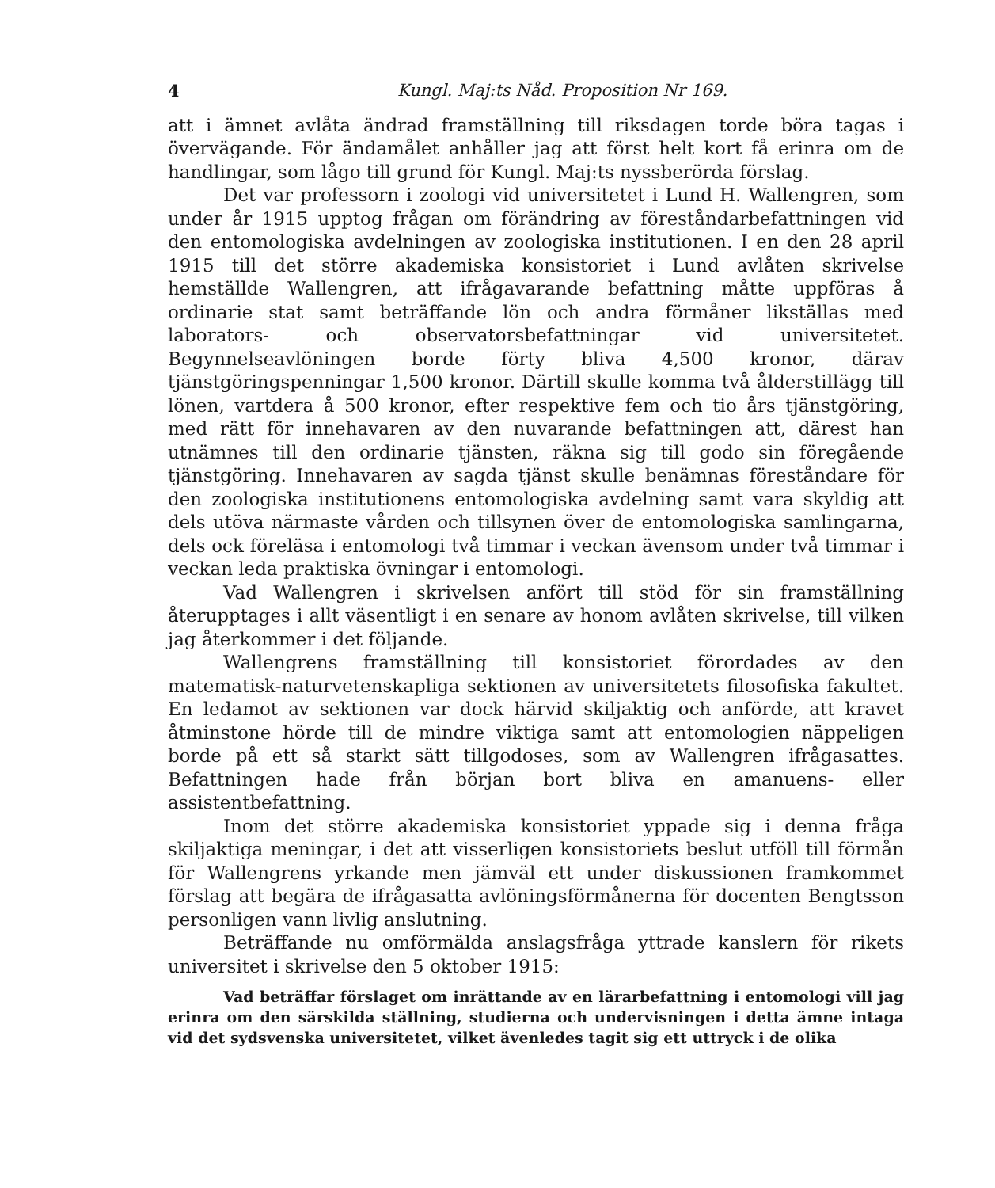4 Kungl. Maj:ts Nåd. Proposition Nr 169.
att i ämnet avlåta ändrad framställning till riksdagen torde böra tagas i övervägande. För ändamålet anhåller jag att först helt kort få erinra om de handlingar, som lågo till grund för Kungl. Maj:ts nyssberörda förslag.
Det var professorn i zoologi vid universitetet i Lund H. Wallengren, som under år 1915 upptog frågan om förändring av föreståndarbefattningen vid den entomologiska avdelningen av zoologiska institutionen. I en den 28 april 1915 till det större akademiska konsistoriet i Lund avlåten skrivelse hemställde Wallengren, att ifrågavarande befattning måtte uppföras å ordinarie stat samt beträffande lön och andra förmåner likställas med laborators- och observatorsbefattningar vid universitetet. Begynnelseavlöningen borde förty bliva 4,500 kronor, därav tjänstgöringspenningar 1,500 kronor. Därtill skulle komma två ålderstillägg till lönen, vartdera å 500 kronor, efter respektive fem och tio års tjänstgöring, med rätt för innehavaren av den nuvarande befattningen att, därest han utnämnes till den ordinarie tjänsten, räkna sig till godo sin föregående tjänstgöring. Innehavaren av sagda tjänst skulle benämnas föreståndare för den zoologiska institutionens entomologiska avdelning samt vara skyldig att dels utöva närmaste vården och tillsynen över de entomologiska samlingarna, dels ock föreläsa i entomologi två timmar i veckan även­som under två timmar i veckan leda praktiska övningar i entomologi.
Vad Wallengren i skrivelsen anfört till stöd för sin framställning återupptages i allt väsentligt i en senare av honom avlåten skrivelse, till vilken jag återkommer i det följande.
Wallengrens framställning till konsistoriet förordades av den matematisk-naturvetenskapliga sektionen av universitetets filosofiska fakultet. En ledamot av sektionen var dock härvid skiljaktig och anförde, att kravet åtminstone hörde till de mindre viktiga samt att entomologien näppeligen borde på ett så starkt sätt tillgodoses, som av Wallengren ifrågasattes. Befattningen hade från början bort bliva en amanuens- eller assistentbefattning.
Inom det större akademiska konsistoriet yppade sig i denna fråga skiljaktiga meningar, i det att visserligen konsistoriets beslut utföll till förmån för Wallengrens yrkande men jämväl ett under diskussionen framkommet förslag att begära de ifrågasatta avlöningsförmånerna för docenten Bengtsson personligen vann livlig anslutning.
Beträffande nu omförmälda anslagsfråga yttrade kanslern för rikets universitet i skrivelse den 5 oktober 1915:
Vad beträffar förslaget om inrättande av en lärarbefattning i entomologi vill jag erinra om den särskilda ställning, studierna och undervisningen i detta ämne intaga vid det sydsvenska universitetet, vilket ävenledes tagit sig ett uttryck i de olika